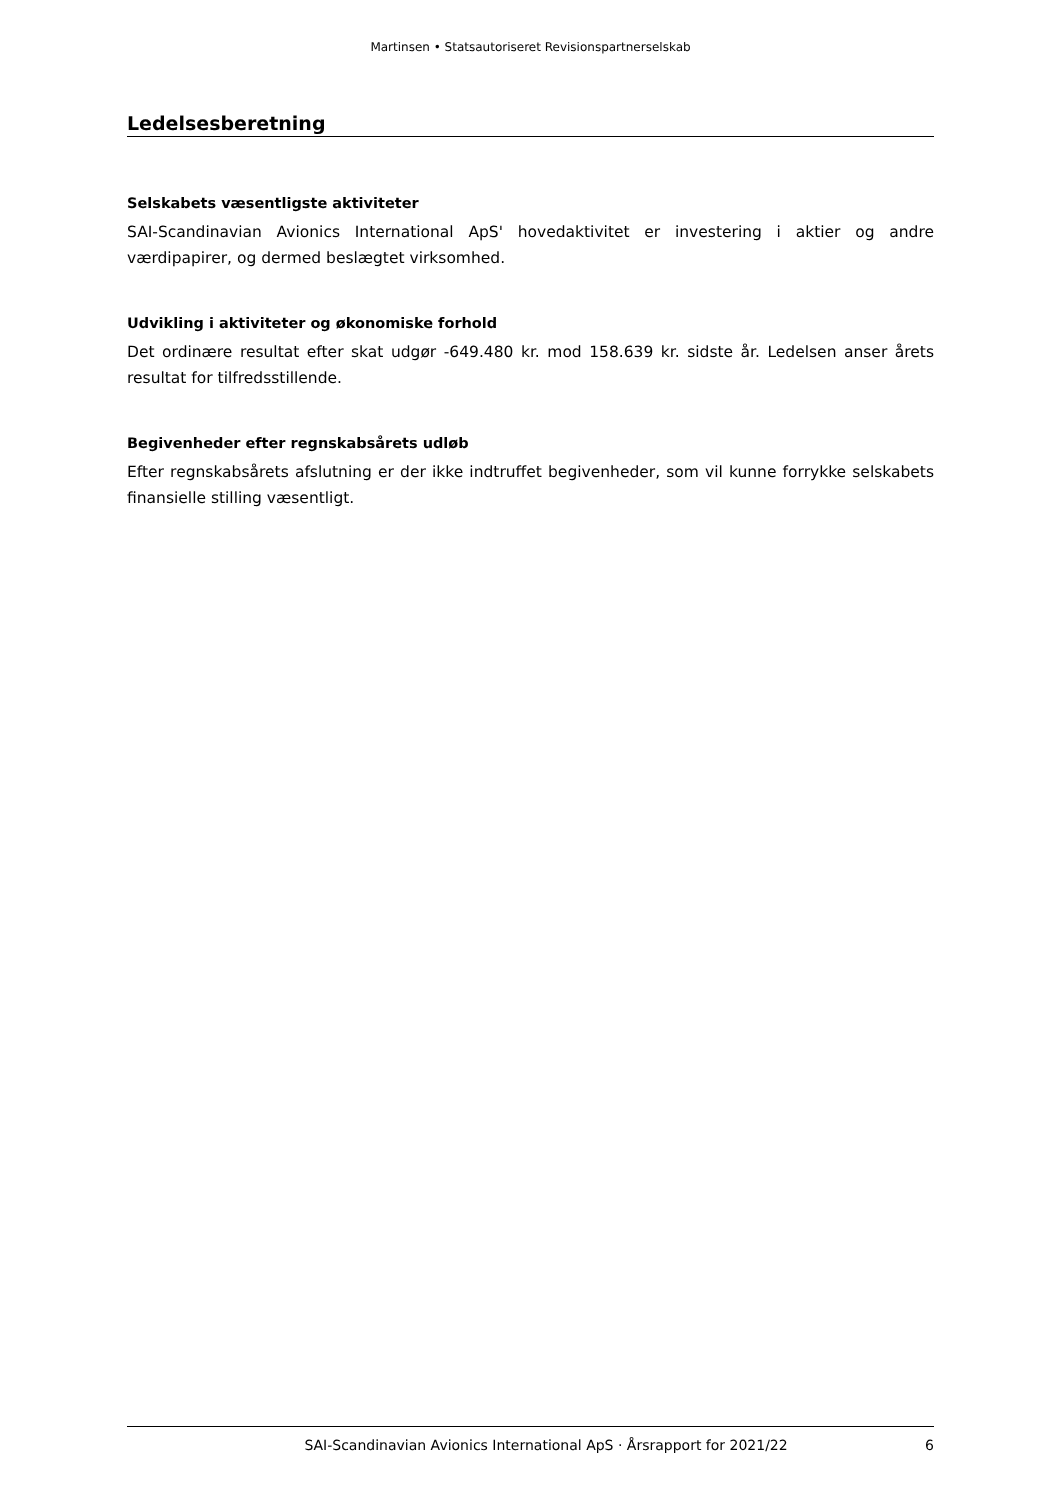Martinsen • Statsautoriseret Revisionspartnerselskab
Ledelsesberetning
Selskabets væsentligste aktiviteter
SAI-Scandinavian Avionics International ApS' hovedaktivitet er investering i aktier og andre værdipapirer, og dermed beslægtet virksomhed.
Udvikling i aktiviteter og økonomiske forhold
Det ordinære resultat efter skat udgør -649.480 kr. mod 158.639 kr. sidste år. Ledelsen anser årets resultat for tilfredsstillende.
Begivenheder efter regnskabsårets udløb
Efter regnskabsårets afslutning er der ikke indtruffet begivenheder, som vil kunne forrykke selskabets finansielle stilling væsentligt.
SAI-Scandinavian Avionics International ApS · Årsrapport for 2021/22 6